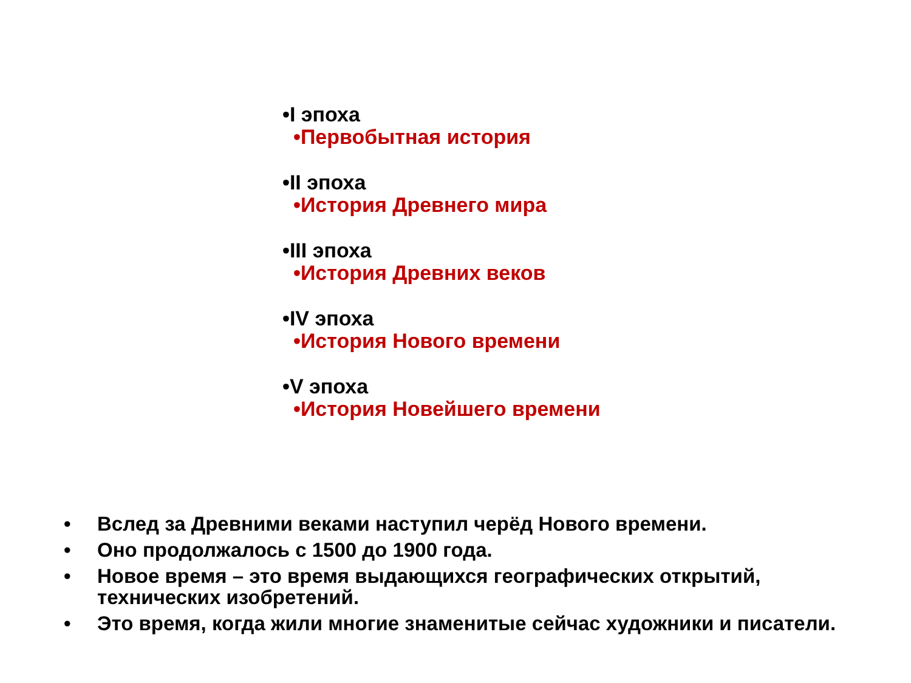•I эпоха
•Первобытная история
•II эпоха
•История Древнего мира
•III эпоха
•История Древних веков
•IV эпоха
•История Нового времени
•V эпоха
•История Новейшего времени
• Вслед за Древними веками наступил черёд Нового времени.
• Оно продолжалось с 1500 до 1900 года.
• Новое время – это время выдающихся географических открытий, технических изобретений.
• Это время, когда жили многие знаменитые сейчас художники и писатели.